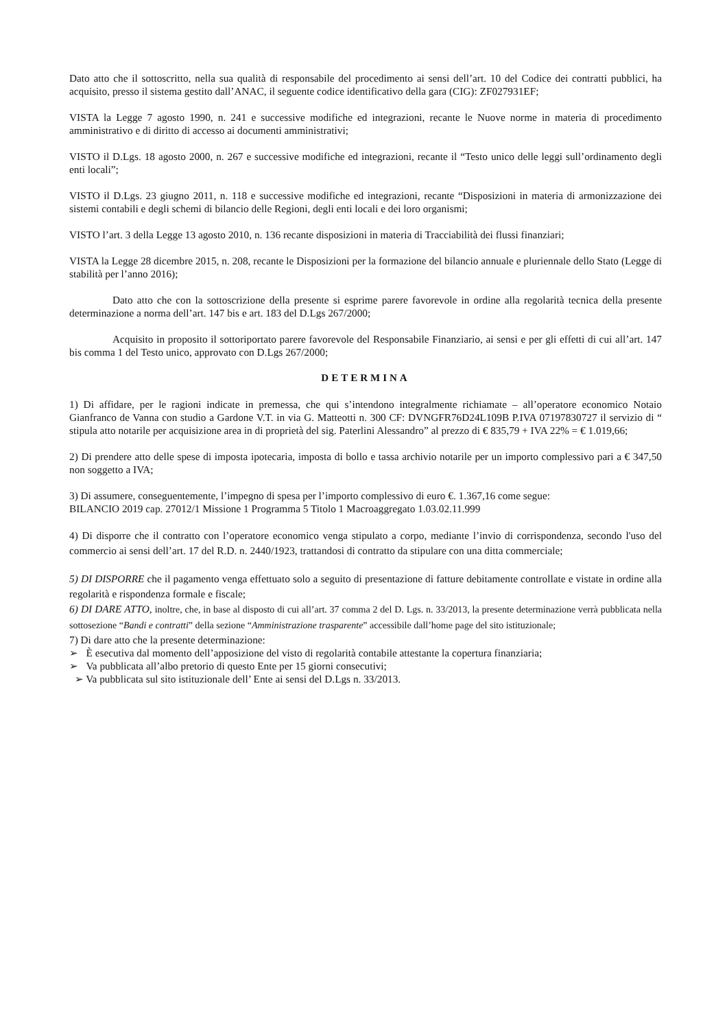Dato atto che il sottoscritto, nella sua qualità di responsabile del procedimento ai sensi dell’art. 10 del Codice dei contratti pubblici, ha acquisito, presso il sistema gestito dall’ANAC, il seguente codice identificativo della gara (CIG): ZF027931EF;
VISTA la Legge 7 agosto 1990, n. 241 e successive modifiche ed integrazioni, recante le Nuove norme in materia di procedimento amministrativo e di diritto di accesso ai documenti amministrativi;
VISTO il D.Lgs. 18 agosto 2000, n. 267 e successive modifiche ed integrazioni, recante il “Testo unico delle leggi sull’ordinamento degli enti locali”;
VISTO il D.Lgs. 23 giugno 2011, n. 118 e successive modifiche ed integrazioni, recante “Disposizioni in materia di armonizzazione dei sistemi contabili e degli schemi di bilancio delle Regioni, degli enti locali e dei loro organismi;
VISTO l’art. 3 della Legge 13 agosto 2010, n. 136 recante disposizioni in materia di Tracciabilità dei flussi finanziari;
VISTA la Legge 28 dicembre 2015, n. 208, recante le Disposizioni per la formazione del bilancio annuale e pluriennale dello Stato (Legge di stabilità per l’anno 2016);
Dato atto che con la sottoscrizione della presente si esprime parere favorevole in ordine alla regolarità tecnica della presente determinazione a norma dell’art. 147 bis e art. 183 del D.Lgs 267/2000;
Acquisito in proposito il sottoriportato parere favorevole del Responsabile Finanziario, ai sensi e per gli effetti di cui all’art. 147 bis comma 1 del Testo unico, approvato con D.Lgs 267/2000;
DETERMINA
1) Di affidare, per le ragioni indicate in premessa, che qui s’intendono integralmente richiamate – all’operatore economico Notaio Gianfranco de Vanna con studio a Gardone V.T. in via G. Matteotti n. 300 CF: DVNGFR76D24L109B P.IVA 07197830727 il servizio di “ stipula atto notarile per acquisizione area in di proprietà del sig. Paterlini Alessandro” al prezzo di € 835,79 + IVA 22% = € 1.019,66;
2) Di prendere atto delle spese di imposta ipotecaria, imposta di bollo e tassa archivio notarile per un importo complessivo pari a € 347,50 non soggetto a IVA;
3) Di assumere, conseguentemente, l’impegno di spesa per l’importo complessivo di euro €. 1.367,16 come segue:
BILANCIO 2019 cap. 27012/1 Missione 1 Programma 5 Titolo 1 Macroaggregato 1.03.02.11.999
4) Di disporre che il contratto con l’operatore economico venga stipulato a corpo, mediante l’invio di corrispondenza, secondo l'uso del commercio ai sensi dell’art. 17 del R.D. n. 2440/1923, trattandosi di contratto da stipulare con una ditta commerciale;
5) DI DISPORRE che il pagamento venga effettuato solo a seguito di presentazione di fatture debitamente controllate e vistate in ordine alla regolarità e rispondenza formale e fiscale;
6) DI DARE ATTO, inoltre, che, in base al disposto di cui all’art. 37 comma 2 del D. Lgs. n. 33/2013, la presente determinazione verrà pubblicata nella sottosezione “Bandi e contratti” della sezione “Amministrazione trasparente” accessibile dall’home page del sito istituzionale;
7) Di dare atto che la presente determinazione:
➢ È esecutiva dal momento dell’apposizione del visto di regolarità contabile attestante la copertura finanziaria;
➢ Va pubblicata all’albo pretorio di questo Ente per 15 giorni consecutivi;
➢ Va pubblicata sul sito istituzionale dell’ Ente ai sensi del D.Lgs n. 33/2013.